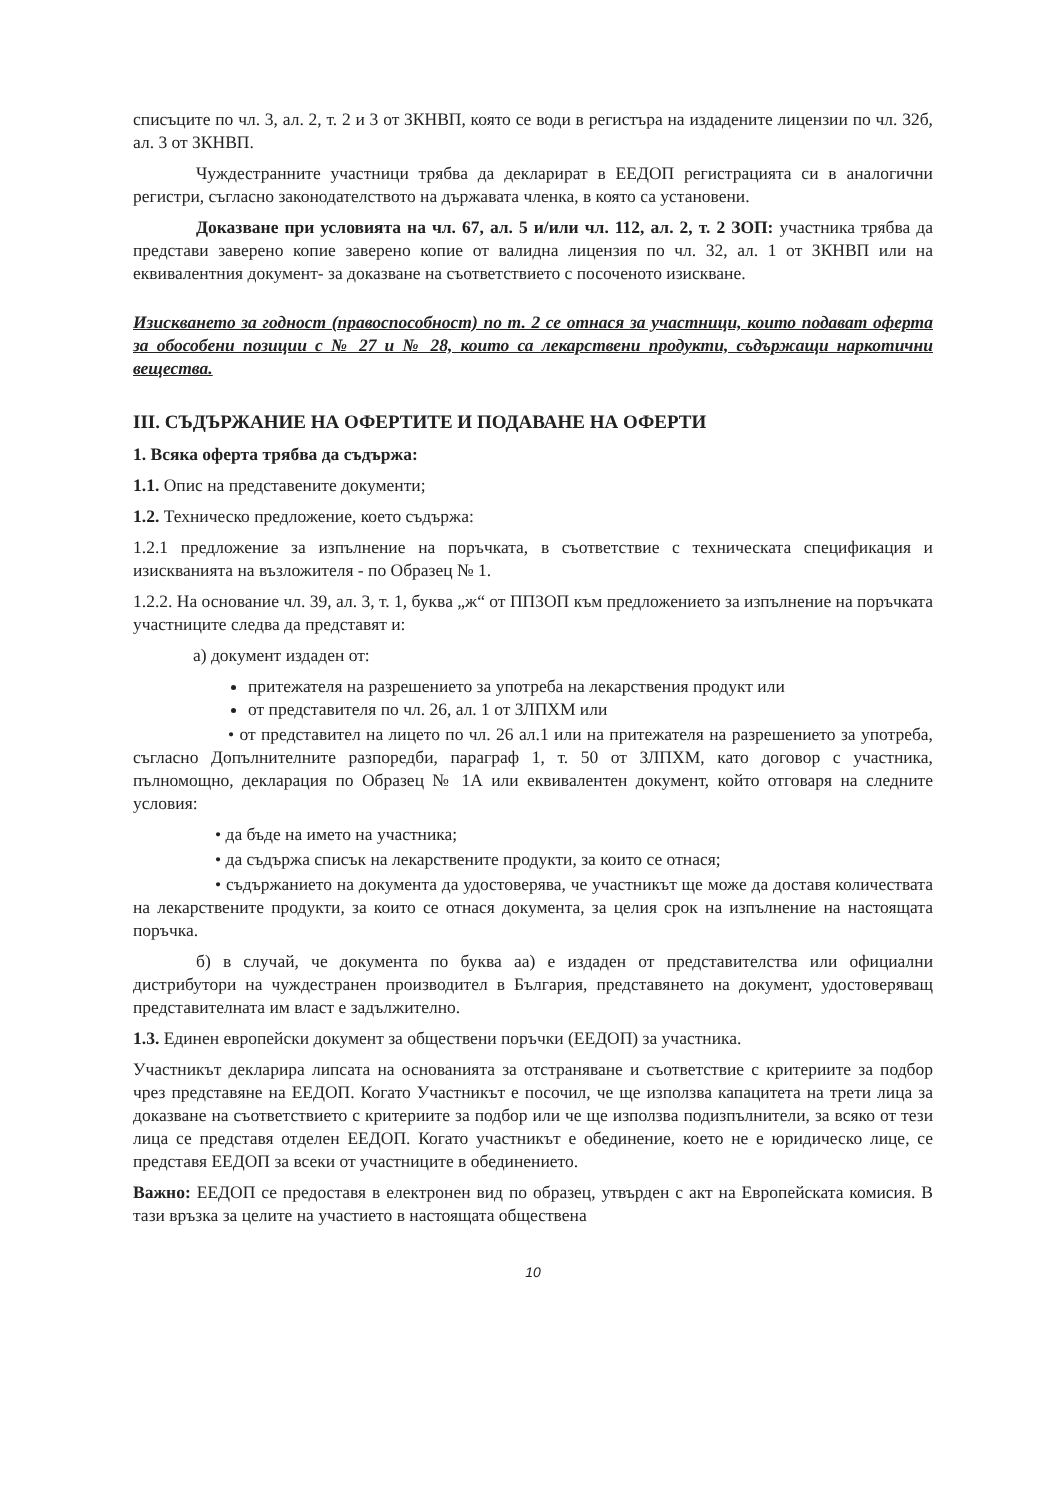списъците по чл. 3, ал. 2, т. 2 и 3 от ЗКНВП, която се води в регистъра на издадените лицензии по чл. 32б, ал. 3 от ЗКНВП.
Чуждестранните участници трябва да декларират в ЕЕДОП регистрацията си в аналогични регистри, съгласно законодателството на държавата членка, в която са установени.
Доказване при условията на чл. 67, ал. 5 и/или чл. 112, ал. 2, т. 2 ЗОП: участника трябва да представи заверено копие заверено копие от валидна лицензия по чл. 32, ал. 1 от ЗКНВП или на еквивалентния документ- за доказване на съответствието с посоченото изискване.
Изискването за годност (правоспособност) по т. 2 се отнася за участници, които подават оферта за обособени позиции с № 27 и № 28, които са лекарствени продукти, съдържащи наркотични вещества.
III. СЪДЪРЖАНИЕ НА ОФЕРТИТЕ И ПОДАВАНЕ НА ОФЕРТИ
1. Всяка оферта трябва да съдържа:
1.1. Опис на представените документи;
1.2. Техническо предложение, което съдържа:
1.2.1 предложение за изпълнение на поръчката, в съответствие с техническата спецификация и изискванията на възложителя - по Образец № 1.
1.2.2. На основание чл. 39, ал. 3, т. 1, буква „ж“ от ППЗОП към предложението за изпълнение на поръчката участниците следва да представят и:
а) документ издаден от:
притежателя на разрешението за употреба на лекарствения продукт или
от представителя по чл. 26, ал. 1 от ЗЛПХМ или
• от представител на лицето по чл. 26 ал.1 или на притежателя на разрешението за употреба, съгласно Допълнителните разпоредби, параграф 1, т. 50 от ЗЛПХМ, като договор с участника, пълномощно, декларация по Образец № 1А или еквивалентен документ, който отговаря на следните условия:
• да бъде на името на участника;
• да съдържа списък на лекарствените продукти, за които се отнася;
• съдържанието на документа да удостоверява, че участникът ще може да доставя количествата на лекарствените продукти, за които се отнася документа, за целия срок на изпълнение на настоящата поръчка.
б) в случай, че документа по буква аа) е издаден от представителства или официални дистрибутори на чуждестранен производител в България, представянето на документ, удостоверяващ представителната им власт е задължително.
1.3. Единен европейски документ за обществени поръчки (ЕЕДОП) за участника.
Участникът декларира липсата на основанията за отстраняване и съответствие с критериите за подбор чрез представяне на ЕЕДОП. Когато Участникът е посочил, че ще използва капацитета на трети лица за доказване на съответствието с критериите за подбор или че ще използва подизпълнители, за всяко от тези лица се представя отделен ЕЕДОП. Когато участникът е обединение, което не е юридическо лице, се представя ЕЕДОП за всеки от участниците в обединението.
Важно: ЕЕДОП се предоставя в електронен вид по образец, утвърден с акт на Европейската комисия. В тази връзка за целите на участието в настоящата обществена
10